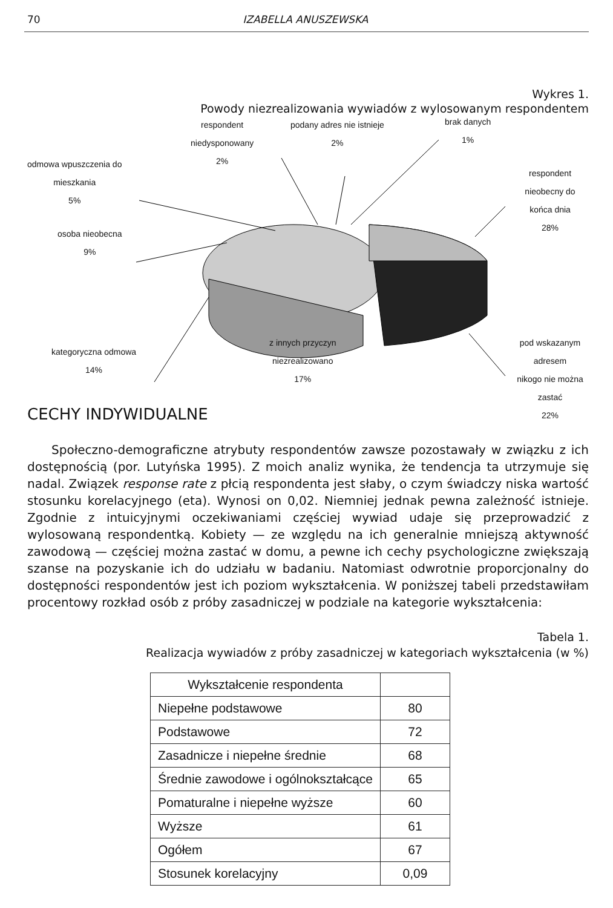70 IZABELLA ANUSZEWSKA
Wykres 1.
Powody niezrealizowania wywiadów z wylosowanym respondentem
respondent
niedysponowany
2%
podany adres nie istnieje
2%
brak danych
1%
odmowa wpuszczenia do
mieszkania
5%
respondent nieobecny do
końca dnia
28%
osoba nieobecna
9%
kategoryczna odmowa
14%
z innych przyczyn
niezrealizowano
17%
pod wskazanym adresem
nikogo nie można zastać
22%
CECHY INDYWIDUALNE
Społeczno-demograficzne atrybuty respondentów zawsze pozostawały w związku z ich dostępnością (por. Lutyńska 1995). Z moich analiz wynika, że tendencja ta utrzymuje się nadal. Związek response rate z płcią respondenta jest słaby, o czym świadczy niska wartość stosunku korelacyjnego (eta). Wynosi on 0,02. Niemniej jednak pewna zależność istnieje. Zgodnie z intuicyjnymi oczekiwaniami częściej wywiad udaje się przeprowadzić z wylosowaną respondentką. Kobiety — ze względu na ich generalnie mniejszą aktywność zawodową — częściej można zastać w domu, a pewne ich cechy psychologiczne zwiększają szanse na pozyskanie ich do udziału w badaniu. Natomiast odwrotnie proporcjonalny do dostępności respondentów jest ich poziom wykształcenia. W poniższej tabeli przedstawiłam procentowy rozkład osób z próby zasadniczej w podziale na kategorie wykształcenia:
Tabela 1.
Realizacja wywiadów z próby zasadniczej w kategoriach wykształcenia (w %)
| Wykształcenie respondenta | |
| Niepełne podstawowe | 80 |
| Podstawowe | 72 |
| Zasadnicze i niepełne średnie | 68 |
| Średnie zawodowe i ogólnokształcące | 65 |
| Pomaturalne i niepełne wyższe | 60 |
| Wyższe | 61 |
| Ogółem | 67 |
| Stosunek korelacyjny | 0,09 |